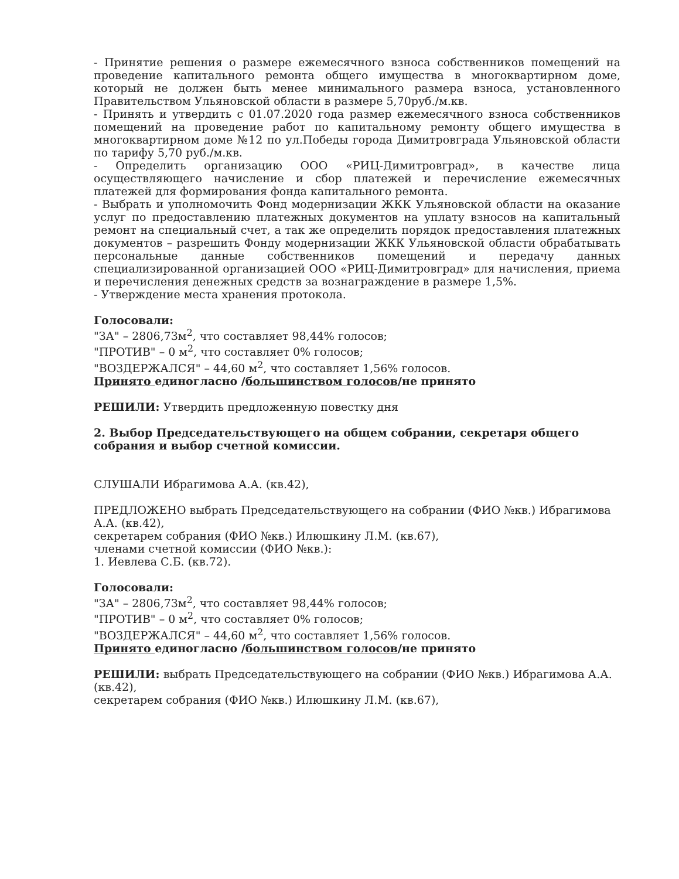- Принятие решения о размере ежемесячного взноса собственников помещений на проведение капитального ремонта общего имущества в многоквартирном доме, который не должен быть менее минимального размера взноса, установленного Правительством Ульяновской области в размере 5,70руб./м.кв.
- Принять и утвердить с 01.07.2020 года размер ежемесячного взноса собственников помещений на проведение работ по капитальному ремонту общего имущества в многоквартирном доме №12 по ул.Победы города Димитровграда Ульяновской области по тарифу 5,70 руб./м.кв.
- Определить организацию ООО «РИЦ-Димитровград», в качестве лица осуществляющего начисление и сбор платежей и перечисление ежемесячных платежей для формирования фонда капитального ремонта.
- Выбрать и уполномочить Фонд модернизации ЖКК Ульяновской области на оказание услуг по предоставлению платежных документов на уплату взносов на капитальный ремонт на специальный счет, а так же определить порядок предоставления платежных документов – разрешить Фонду модернизации ЖКК Ульяновской области обрабатывать персональные данные собственников помещений и передачу данных специализированной организацией ООО «РИЦ-Димитровград» для начисления, приема и перечисления денежных средств за вознаграждение в размере 1,5%.
- Утверждение места хранения протокола.
Голосовали:
"ЗА" – 2806,73м<sup>2</sup>, что составляет 98,44% голосов;
"ПРОТИВ" – 0 м<sup>2</sup>, что составляет 0% голосов;
"ВОЗДЕРЖАЛСЯ" – 44,60 м<sup>2</sup>, что составляет 1,56% голосов.
Принято единогласно /большинством голосов/не принято
РЕШИЛИ: Утвердить предложенную повестку дня
2. Выбор Председательствующего на общем собрании, секретаря общего собрания и выбор счетной комиссии.
СЛУШАЛИ Ибрагимова А.А. (кв.42),
ПРЕДЛОЖЕНО выбрать Председательствующего на собрании (ФИО №кв.) Ибрагимова А.А. (кв.42),
секретарем собрания (ФИО №кв.) Илюшкину Л.М. (кв.67),
членами счетной комиссии (ФИО №кв.):
1. Иевлева С.Б. (кв.72).
Голосовали:
"ЗА" – 2806,73м<sup>2</sup>, что составляет 98,44% голосов;
"ПРОТИВ" – 0 м<sup>2</sup>, что составляет 0% голосов;
"ВОЗДЕРЖАЛСЯ" – 44,60 м<sup>2</sup>, что составляет 1,56% голосов.
Принято единогласно /большинством голосов/не принято
РЕШИЛИ: выбрать Председательствующего на собрании (ФИО №кв.) Ибрагимова А.А. (кв.42),
секретарем собрания (ФИО №кв.) Илюшкину Л.М. (кв.67),